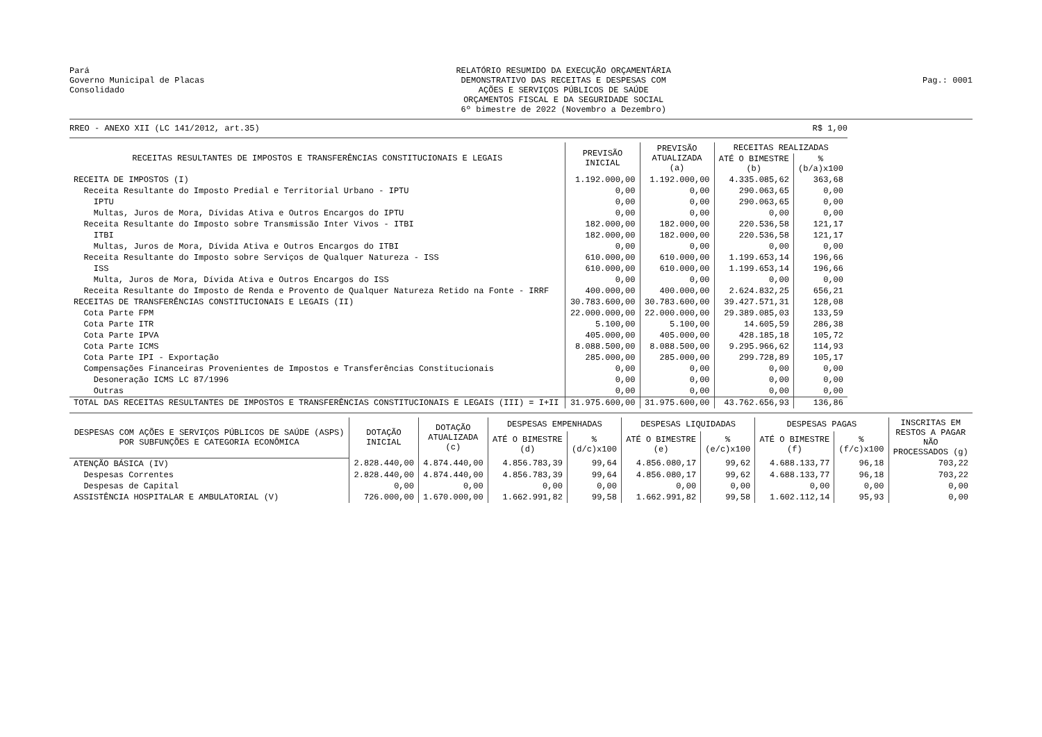Pará
Governo Municipal de Placas
Consolidado
RELATÓRIO RESUMIDO DA EXECUÇÃO ORÇAMENTÁRIA
DEMONSTRATIVO DAS RECEITAS E DESPESAS COM
AÇÕES E SERVIÇOS PÚBLICOS DE SAÚDE
ORÇAMENTOS FISCAL E DA SEGURIDADE SOCIAL
6º bimestre de 2022 (Novembro a Dezembro)
Pag.: 0001
RREO - ANEXO XII (LC 141/2012, art.35) R$ 1,00
| RECEITAS RESULTANTES DE IMPOSTOS E TRANSFERÊNCIAS CONSTITUCIONAIS E LEGAIS | PREVISÃO INICIAL | PREVISÃO ATUALIZADA (a) | RECEITAS REALIZADAS | |
| --- | --- | --- | --- | --- |
| | | | ATÉ O BIMESTRE (b) | % (b/a)x100 |
| RECEITA DE IMPOSTOS (I) | 1.192.000,00 | 1.192.000,00 | 4.335.085,62 | 363,68 |
| Receita Resultante do Imposto Predial e Territorial Urbano - IPTU | 0,00 | 0,00 | 290.063,65 | 0,00 |
| IPTU | 0,00 | 0,00 | 290.063,65 | 0,00 |
| Multas, Juros de Mora, Dívidas Ativa e Outros Encargos do IPTU | 0,00 | 0,00 | 0,00 | 0,00 |
| Receita Resultante do Imposto sobre Transmissão Inter Vivos - ITBI | 182.000,00 | 182.000,00 | 220.536,58 | 121,17 |
| ITBI | 182.000,00 | 182.000,00 | 220.536,58 | 121,17 |
| Multas, Juros de Mora, Dívida Ativa e Outros Encargos do ITBI | 0,00 | 0,00 | 0,00 | 0,00 |
| Receita Resultante do Imposto sobre Serviços de Qualquer Natureza - ISS | 610.000,00 | 610.000,00 | 1.199.653,14 | 196,66 |
| ISS | 610.000,00 | 610.000,00 | 1.199.653,14 | 196,66 |
| Multa, Juros de Mora, Dívida Ativa e Outros Encargos do ISS | 0,00 | 0,00 | 0,00 | 0,00 |
| Receita Resultante do Imposto de Renda e Provento de Qualquer Natureza Retido na Fonte - IRRF | 400.000,00 | 400.000,00 | 2.624.832,25 | 656,21 |
| RECEITAS DE TRANSFERÊNCIAS CONSTITUCIONAIS E LEGAIS (II) | 30.783.600,00 | 30.783.600,00 | 39.427.571,31 | 128,08 |
| Cota Parte FPM | 22.000.000,00 | 22.000.000,00 | 29.389.085,03 | 133,59 |
| Cota Parte ITR | 5.100,00 | 5.100,00 | 14.605,59 | 286,38 |
| Cota Parte IPVA | 405.000,00 | 405.000,00 | 428.185,18 | 105,72 |
| Cota Parte ICMS | 8.088.500,00 | 8.088.500,00 | 9.295.966,62 | 114,93 |
| Cota Parte IPI - Exportação | 285.000,00 | 285.000,00 | 299.728,89 | 105,17 |
| Compensações Financeiras Provenientes de Impostos e Transferências Constitucionais | 0,00 | 0,00 | 0,00 | 0,00 |
| Desoneração ICMS LC 87/1996 | 0,00 | 0,00 | 0,00 | 0,00 |
| Outras | 0,00 | 0,00 | 0,00 | 0,00 |
| TOTAL DAS RECEITAS RESULTANTES DE IMPOSTOS E TRANSFERÊNCIAS CONSTITUCIONAIS E LEGAIS (III) = I+II | 31.975.600,00 | 31.975.600,00 | 43.762.656,93 | 136,86 |
| DESPESAS COM AÇÕES E SERVIÇOS PÚBLICOS DE SAÚDE (ASPS) POR SUBFUNÇÕES E CATEGORIA ECONÔMICA | DOTAÇÃO INICIAL | DOTAÇÃO ATUALIZADA (c) | DESPESAS EMPENHADAS | | DESPESAS LIQUIDADAS | | DESPESAS PAGAS | | INSCRITAS EM RESTOS A PAGAR NÃO PROCESSADOS (g) |
| --- | --- | --- | --- | --- | --- | --- | --- | --- | --- |
| | | | ATÉ O BIMESTRE (d) | % (d/c)x100 | ATÉ O BIMESTRE (e) | % (e/c)x100 | ATÉ O BIMESTRE (f) | % (f/c)x100 | |
| ATENÇÃO BÁSICA (IV) | 2.828.440,00 | 4.874.440,00 | 4.856.783,39 | 99,64 | 4.856.080,17 | 99,62 | 4.688.133,77 | 96,18 | 703,22 |
| Despesas Correntes | 2.828.440,00 | 4.874.440,00 | 4.856.783,39 | 99,64 | 4.856.080,17 | 99,62 | 4.688.133,77 | 96,18 | 703,22 |
| Despesas de Capital | 0,00 | 0,00 | 0,00 | 0,00 | 0,00 | 0,00 | 0,00 | 0,00 | 0,00 |
| ASSISTÊNCIA HOSPITALAR E AMBULATORIAL (V) | 726.000,00 | 1.670.000,00 | 1.662.991,82 | 99,58 | 1.662.991,82 | 99,58 | 1.602.112,14 | 95,93 | 0,00 |